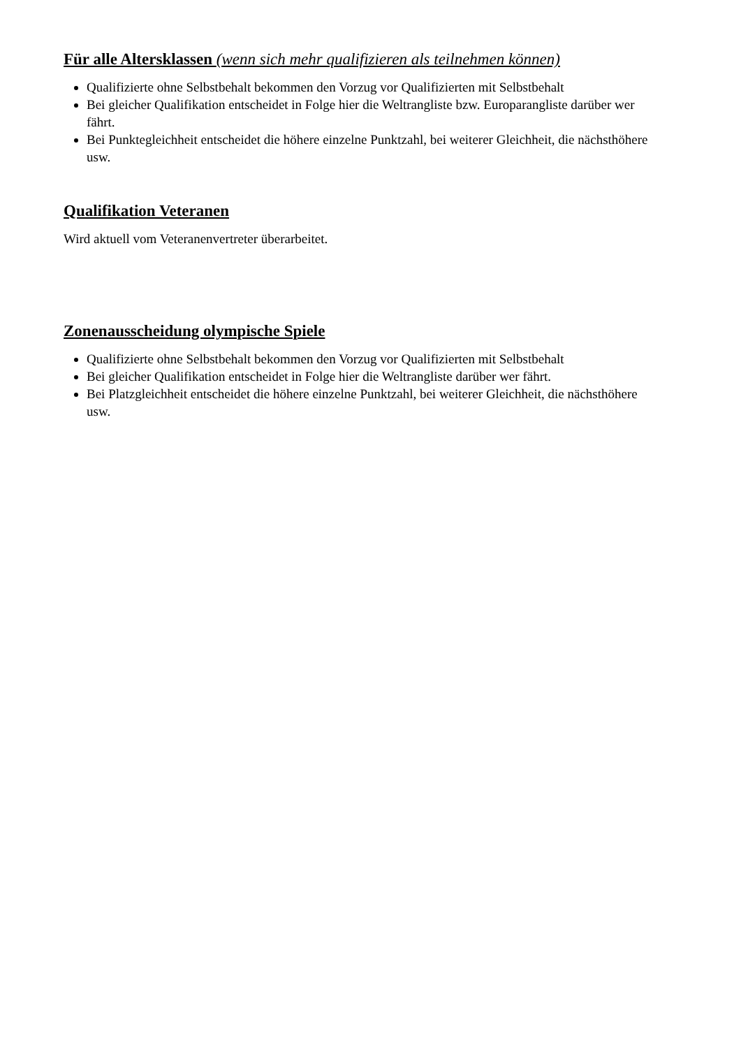Für alle Altersklassen (wenn sich mehr qualifizieren als teilnehmen können)
Qualifizierte ohne Selbstbehalt bekommen den Vorzug vor Qualifizierten mit Selbstbehalt
Bei gleicher Qualifikation entscheidet in Folge hier die Weltrangliste bzw. Europarangliste darüber wer fährt.
Bei Punktegleichheit entscheidet die höhere einzelne Punktzahl, bei weiterer Gleichheit, die nächsthöhere usw.
Qualifikation Veteranen
Wird aktuell vom Veteranenvertreter überarbeitet.
Zonenausscheidung olympische Spiele
Qualifizierte ohne Selbstbehalt bekommen den Vorzug vor Qualifizierten mit Selbstbehalt
Bei gleicher Qualifikation entscheidet in Folge hier die Weltrangliste darüber wer fährt.
Bei Platzgleichheit entscheidet die höhere einzelne Punktzahl, bei weiterer Gleichheit, die nächsthöhere usw.